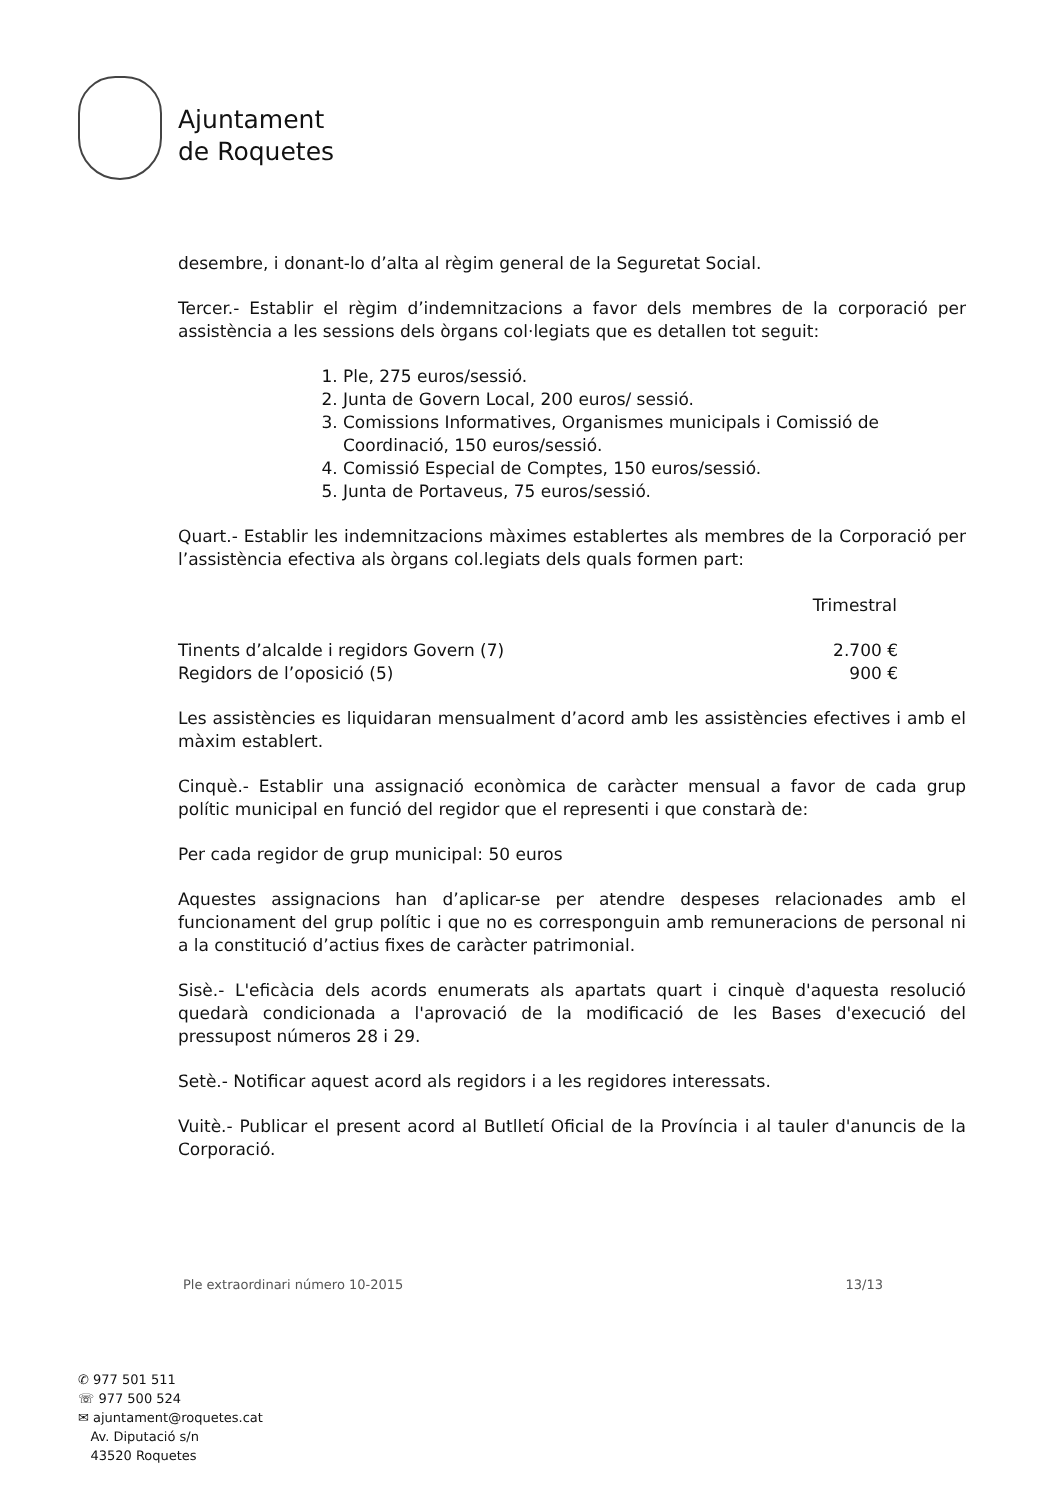Ajuntament
de Roquetes
desembre, i donant-lo d’alta al règim general de la Seguretat Social.
Tercer.- Establir el règim d’indemnitzacions a favor dels membres de la corporació per assistència a les sessions dels òrgans col·legiats que es detallen tot seguit:
1. Ple, 275 euros/sessió.
2. Junta de Govern Local, 200 euros/ sessió.
3. Comissions Informatives, Organismes municipals i Comissió de Coordinació, 150 euros/sessió.
4. Comissió Especial de Comptes, 150 euros/sessió.
5. Junta de Portaveus, 75 euros/sessió.
Quart.- Establir les indemnitzacions màximes establertes als membres de la Corporació per l’assistència efectiva als òrgans col.legiats dels quals formen part:
| | Trimestral |
| --- | --- |
| Tinents d’alcalde i regidors Govern (7) | 2.700 € |
| Regidors de l’oposició (5) | 900 € |
Les assistències es liquidaran mensualment d’acord amb les assistències efectives i amb el màxim establert.
Cinquè.- Establir una assignació econòmica de caràcter mensual a favor de cada grup polític municipal en funció del regidor que el representi i que constarà de:
Per cada regidor de grup municipal: 50 euros
Aquestes assignacions han d’aplicar-se per atendre despeses relacionades amb el funcionament del grup polític i que no es corresponguin amb remuneracions de personal ni a la constitució d’actius fixes de caràcter patrimonial.
Sisè.- L'eficàcia dels acords enumerats als apartats quart i cinquè d'aquesta resolució quedarà condicionada a l'aprovació de la modificació de les Bases d'execució del pressupost números 28 i 29.
Setè.- Notificar aquest acord als regidors i a les regidores interessats.
Vuitè.- Publicar el present acord al Butlletí Oficial de la Província i al tauler d'anuncis de la Corporació.
Ple extraordinari número 10-2015 13/13
✆ 977 501 511
☏ 977 500 524
✉ ajuntament@roquetes.cat
Av. Diputació s/n
43520 Roquetes